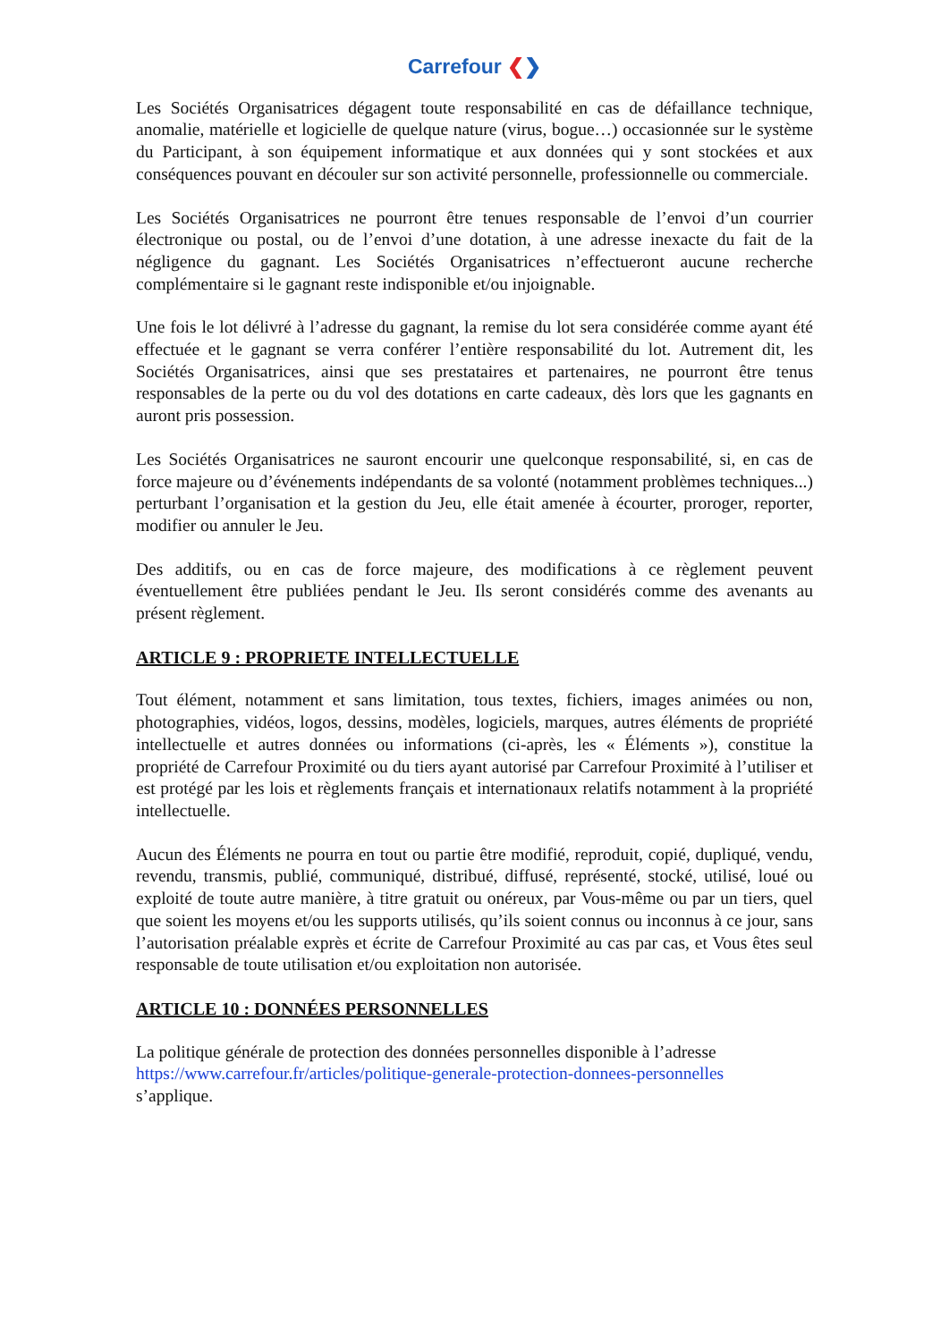Carrefour ❮❯
Les Sociétés Organisatrices dégagent toute responsabilité en cas de défaillance technique, anomalie, matérielle et logicielle de quelque nature (virus, bogue…) occasionnée sur le système du Participant, à son équipement informatique et aux données qui y sont stockées et aux conséquences pouvant en découler sur son activité personnelle, professionnelle ou commerciale.
Les Sociétés Organisatrices ne pourront être tenues responsable de l’envoi d’un courrier électronique ou postal, ou de l’envoi d’une dotation, à une adresse inexacte du fait de la négligence du gagnant. Les Sociétés Organisatrices n’effectueront aucune recherche complémentaire si le gagnant reste indisponible et/ou injoignable.
Une fois le lot délivré à l’adresse du gagnant, la remise du lot sera considérée comme ayant été effectuée et le gagnant se verra conférer l’entière responsabilité du lot. Autrement dit, les Sociétés Organisatrices, ainsi que ses prestataires et partenaires, ne pourront être tenus responsables de la perte ou du vol des dotations en carte cadeaux, dès lors que les gagnants en auront pris possession.
Les Sociétés Organisatrices ne sauront encourir une quelconque responsabilité, si, en cas de force majeure ou d’événements indépendants de sa volonté (notamment problèmes techniques...) perturbant l’organisation et la gestion du Jeu, elle était amenée à écourter, proroger, reporter, modifier ou annuler le Jeu.
Des additifs, ou en cas de force majeure, des modifications à ce règlement peuvent éventuellement être publiées pendant le Jeu. Ils seront considérés comme des avenants au présent règlement.
ARTICLE 9 : PROPRIETE INTELLECTUELLE
Tout élément, notamment et sans limitation, tous textes, fichiers, images animées ou non, photographies, vidéos, logos, dessins, modèles, logiciels, marques, autres éléments de propriété intellectuelle et autres données ou informations (ci-après, les « Éléments »), constitue la propriété de Carrefour Proximité ou du tiers ayant autorisé par Carrefour Proximité à l’utiliser et est protégé par les lois et règlements français et internationaux relatifs notamment à la propriété intellectuelle.
Aucun des Éléments ne pourra en tout ou partie être modifié, reproduit, copié, dupliqué, vendu, revendu, transmis, publié, communiqué, distribué, diffusé, représenté, stocké, utilisé, loué ou exploité de toute autre manière, à titre gratuit ou onéreux, par Vous-même ou par un tiers, quel que soient les moyens et/ou les supports utilisés, qu’ils soient connus ou inconnus à ce jour, sans l’autorisation préalable exprès et écrite de Carrefour Proximité au cas par cas, et Vous êtes seul responsable de toute utilisation et/ou exploitation non autorisée.
ARTICLE 10 : DONNÉES PERSONNELLES
La politique générale de protection des données personnelles disponible à l’adresse
https://www.carrefour.fr/articles/politique-generale-protection-donnees-personnelles
s’applique.